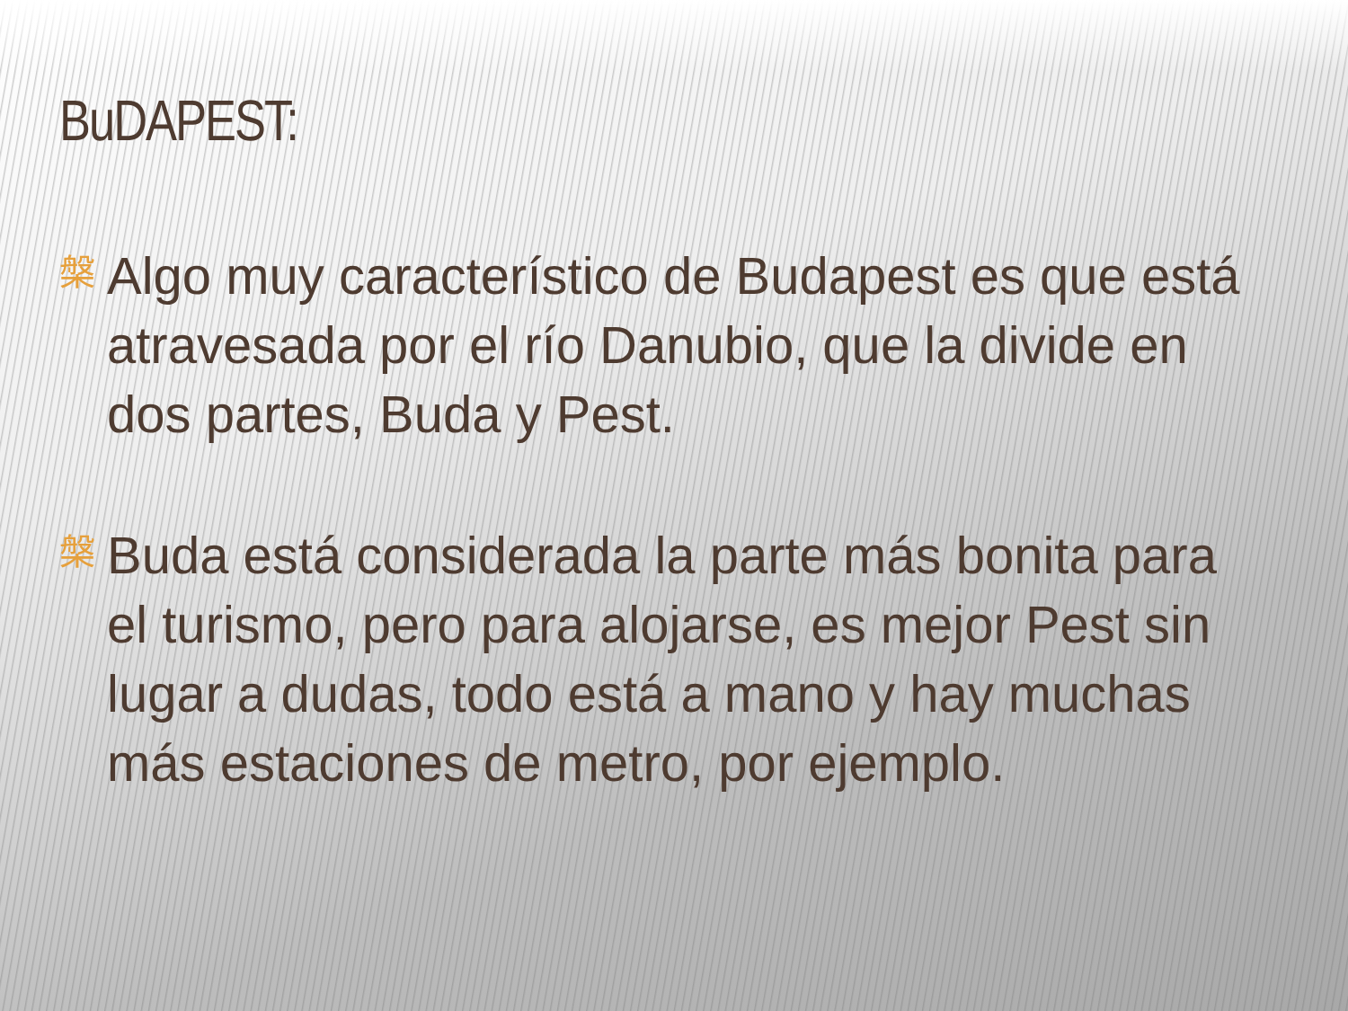BuDAPEST:
槃
Algo muy característico de Budapest es que está atravesada por el río Danubio, que la divide en dos partes, Buda y Pest.
槃
Buda está considerada la parte más bonita para el turismo, pero para alojarse, es mejor Pest sin lugar a dudas, todo está a mano y hay muchas más estaciones de metro, por ejemplo.